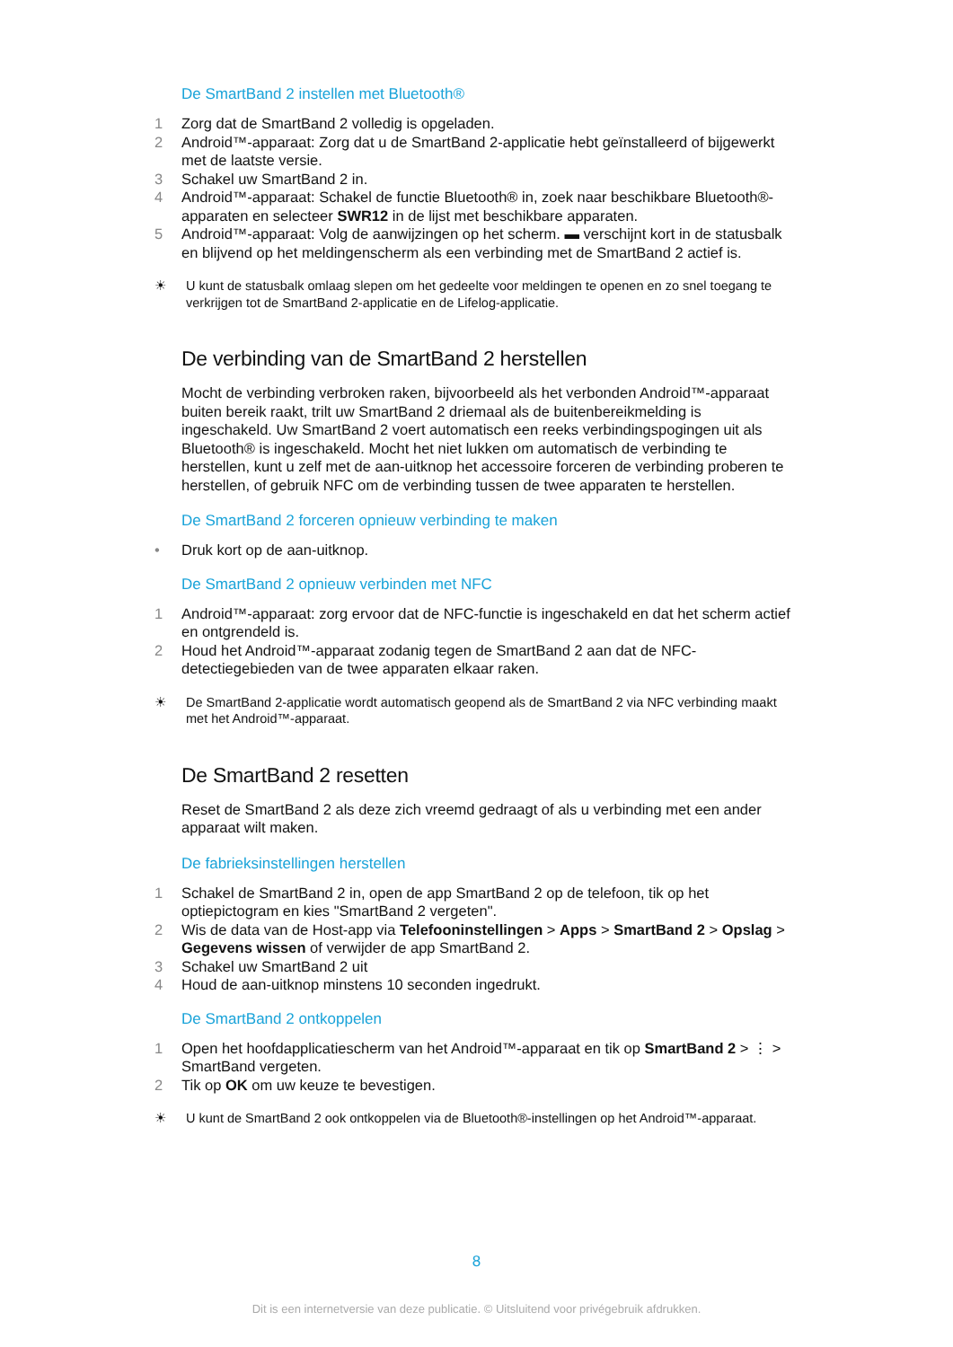De SmartBand 2 instellen met Bluetooth®
1 Zorg dat de SmartBand 2 volledig is opgeladen.
2 Android™-apparaat: Zorg dat u de SmartBand 2-applicatie hebt geïnstalleerd of bijgewerkt met de laatste versie.
3 Schakel uw SmartBand 2 in.
4 Android™-apparaat: Schakel de functie Bluetooth® in, zoek naar beschikbare Bluetooth®-apparaten en selecteer SWR12 in de lijst met beschikbare apparaten.
5 Android™-apparaat: Volg de aanwijzingen op het scherm. ▬ verschijnt kort in de statusbalk en blijvend op het meldingenscherm als een verbinding met de SmartBand 2 actief is.
☀ U kunt de statusbalk omlaag slepen om het gedeelte voor meldingen te openen en zo snel toegang te verkrijgen tot de SmartBand 2-applicatie en de Lifelog-applicatie.
De verbinding van de SmartBand 2 herstellen
Mocht de verbinding verbroken raken, bijvoorbeeld als het verbonden Android™-apparaat buiten bereik raakt, trilt uw SmartBand 2 driemaal als de buitenbereikmelding is ingeschakeld. Uw SmartBand 2 voert automatisch een reeks verbindingspogingen uit als Bluetooth® is ingeschakeld. Mocht het niet lukken om automatisch de verbinding te herstellen, kunt u zelf met de aan-uitknop het accessoire forceren de verbinding proberen te herstellen, of gebruik NFC om de verbinding tussen de twee apparaten te herstellen.
De SmartBand 2 forceren opnieuw verbinding te maken
• Druk kort op de aan-uitknop.
De SmartBand 2 opnieuw verbinden met NFC
1 Android™-apparaat: zorg ervoor dat de NFC-functie is ingeschakeld en dat het scherm actief en ontgrendeld is.
2 Houd het Android™-apparaat zodanig tegen de SmartBand 2 aan dat de NFC-detectiegebieden van de twee apparaten elkaar raken.
☀ De SmartBand 2-applicatie wordt automatisch geopend als de SmartBand 2 via NFC verbinding maakt met het Android™-apparaat.
De SmartBand 2 resetten
Reset de SmartBand 2 als deze zich vreemd gedraagt of als u verbinding met een ander apparaat wilt maken.
De fabrieksinstellingen herstellen
1 Schakel de SmartBand 2 in, open de app SmartBand 2 op de telefoon, tik op het optiepictogram en kies "SmartBand 2 vergeten".
2 Wis de data van de Host-app via Telefooninstellingen > Apps > SmartBand 2 > Opslag > Gegevens wissen of verwijder de app SmartBand 2.
3 Schakel uw SmartBand 2 uit
4 Houd de aan-uitknop minstens 10 seconden ingedrukt.
De SmartBand 2 ontkoppelen
1 Open het hoofdapplicatiescherm van het Android™-apparaat en tik op SmartBand 2 > ⋮ > SmartBand vergeten.
2 Tik op OK om uw keuze te bevestigen.
☀ U kunt de SmartBand 2 ook ontkoppelen via de Bluetooth®-instellingen op het Android™-apparaat.
8
Dit is een internetversie van deze publicatie. © Uitsluitend voor privégebruik afdrukken.